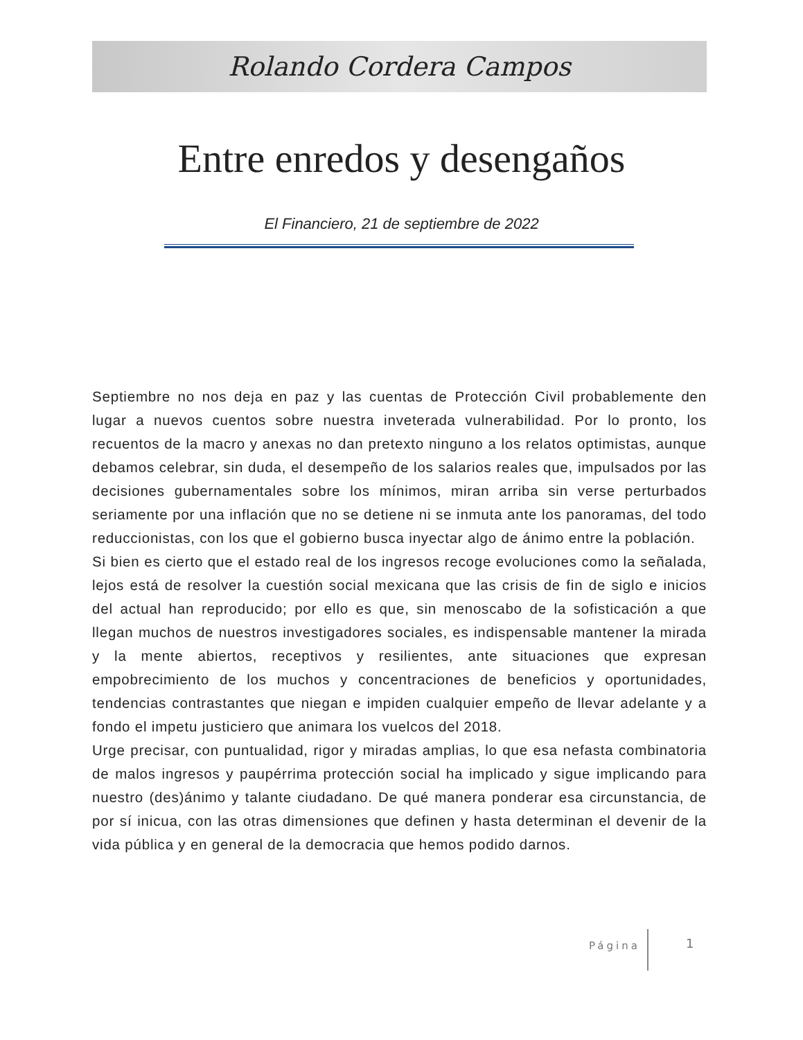Rolando Cordera Campos
Entre enredos y desengaños
El Financiero, 21 de septiembre de 2022
Septiembre no nos deja en paz y las cuentas de Protección Civil probablemente den lugar a nuevos cuentos sobre nuestra inveterada vulnerabilidad. Por lo pronto, los recuentos de la macro y anexas no dan pretexto ninguno a los relatos optimistas, aunque debamos celebrar, sin duda, el desempeño de los salarios reales que, impulsados por las decisiones gubernamentales sobre los mínimos, miran arriba sin verse perturbados seriamente por una inflación que no se detiene ni se inmuta ante los panoramas, del todo reduccionistas, con los que el gobierno busca inyectar algo de ánimo entre la población.
Si bien es cierto que el estado real de los ingresos recoge evoluciones como la señalada, lejos está de resolver la cuestión social mexicana que las crisis de fin de siglo e inicios del actual han reproducido; por ello es que, sin menoscabo de la sofisticación a que llegan muchos de nuestros investigadores sociales, es indispensable mantener la mirada y la mente abiertos, receptivos y resilientes, ante situaciones que expresan empobrecimiento de los muchos y concentraciones de beneficios y oportunidades, tendencias contrastantes que niegan e impiden cualquier empeño de llevar adelante y a fondo el impetu justiciero que animara los vuelcos del 2018.
Urge precisar, con puntualidad, rigor y miradas amplias, lo que esa nefasta combinatoria de malos ingresos y paupérrima protección social ha implicado y sigue implicando para nuestro (des)ánimo y talante ciudadano. De qué manera ponderar esa circunstancia, de por sí inicua, con las otras dimensiones que definen y hasta determinan el devenir de la vida pública y en general de la democracia que hemos podido darnos.
Página 1